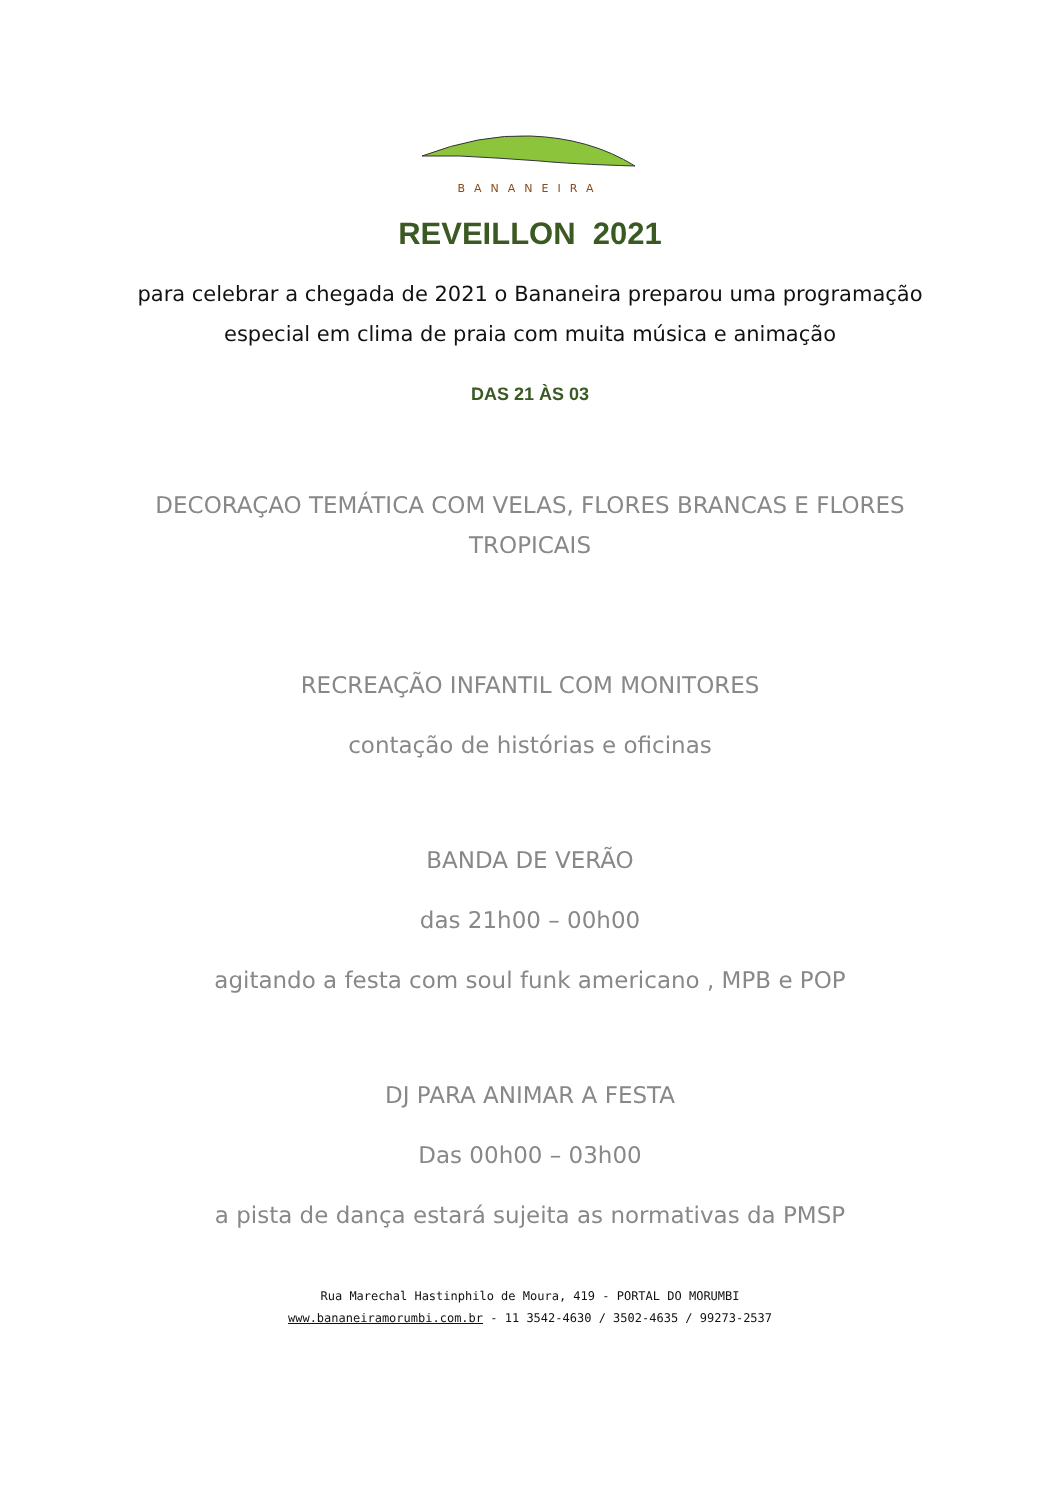BANANEIRA
REVEILLON 2021
para celebrar a chegada de 2021 o Bananeira preparou uma programação
especial em clima de praia com muita música e animação
DAS 21 ÀS 03
DECORAÇAO TEMÁTICA COM VELAS, FLORES BRANCAS E FLORES
TROPICAIS
RECREAÇÃO INFANTIL COM MONITORES
contação de histórias e oficinas
BANDA DE VERÃO
das 21h00 – 00h00
agitando a festa com soul funk americano , MPB e POP
DJ PARA ANIMAR A FESTA
Das 00h00 – 03h00
a pista de dança estará sujeita as normativas da PMSP
Rua Marechal Hastinphilo de Moura, 419 - PORTAL DO MORUMBI
www.bananeiramorumbi.com.br - 11 3542-4630 / 3502-4635 / 99273-2537